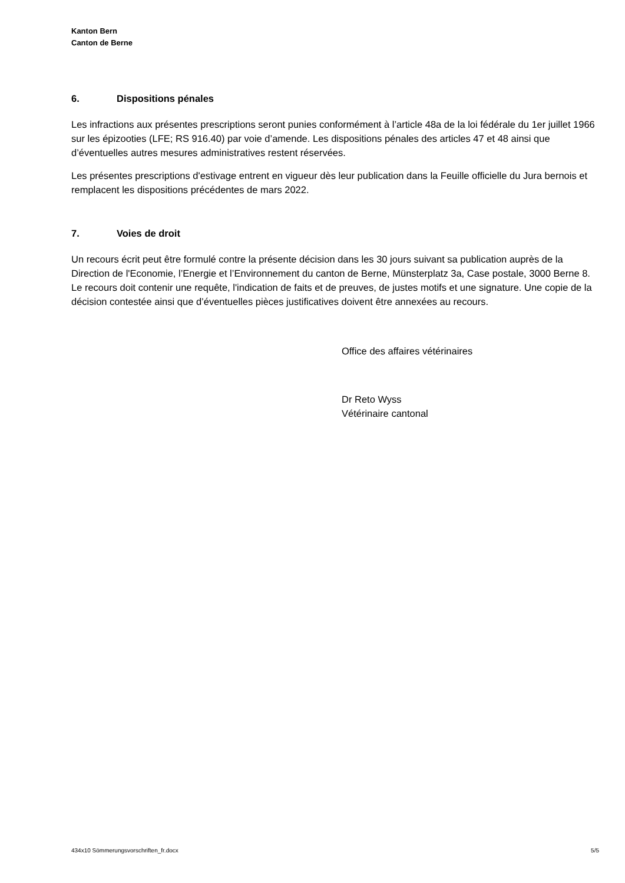Kanton Bern
Canton de Berne
6. Dispositions pénales
Les infractions aux présentes prescriptions seront punies conformément à l’article 48a de la loi fédérale du 1er juillet 1966 sur les épizooties (LFE; RS 916.40) par voie d’amende. Les dispositions pénales des articles 47 et 48 ainsi que d’éventuelles autres mesures administratives restent réservées.
Les présentes prescriptions d'estivage entrent en vigueur dès leur publication dans la Feuille officielle du Jura bernois et remplacent les dispositions précédentes de mars 2022.
7. Voies de droit
Un recours écrit peut être formulé contre la présente décision dans les 30 jours suivant sa publication auprès de la Direction de l'Economie, l’Energie et l’Environnement du canton de Berne, Münsterplatz 3a, Case postale, 3000 Berne 8. Le recours doit contenir une requête, l'indication de faits et de preuves, de justes motifs et une signature. Une copie de la décision contestée ainsi que d’éventuelles pièces justificatives doivent être annexées au recours.
Office des affaires vétérinaires
Dr Reto Wyss
Vétérinaire cantonal
434x10 Sömmerungsvorschriften_fr.docx 5/5